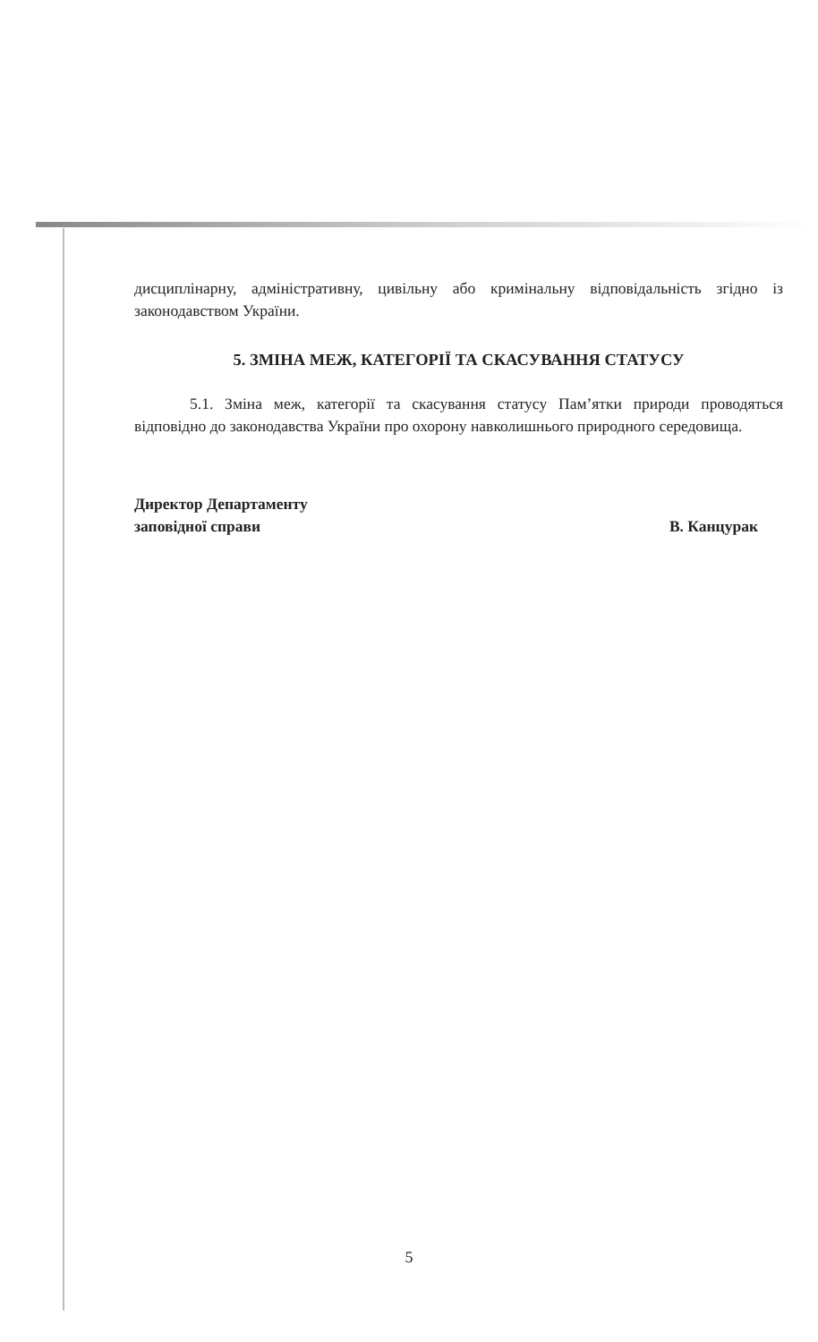дисциплінарну, адміністративну, цивільну або кримінальну відповідальність згідно із законодавством України.
5. ЗМІНА МЕЖ, КАТЕГОРІЇ ТА СКАСУВАННЯ СТАТУСУ
5.1. Зміна меж, категорії та скасування статусу Пам’ятки природи проводяться відповідно до законодавства України про охорону навколишнього природного середовища.
Директор Департаменту
заповідної справи
В. Канцурак
5